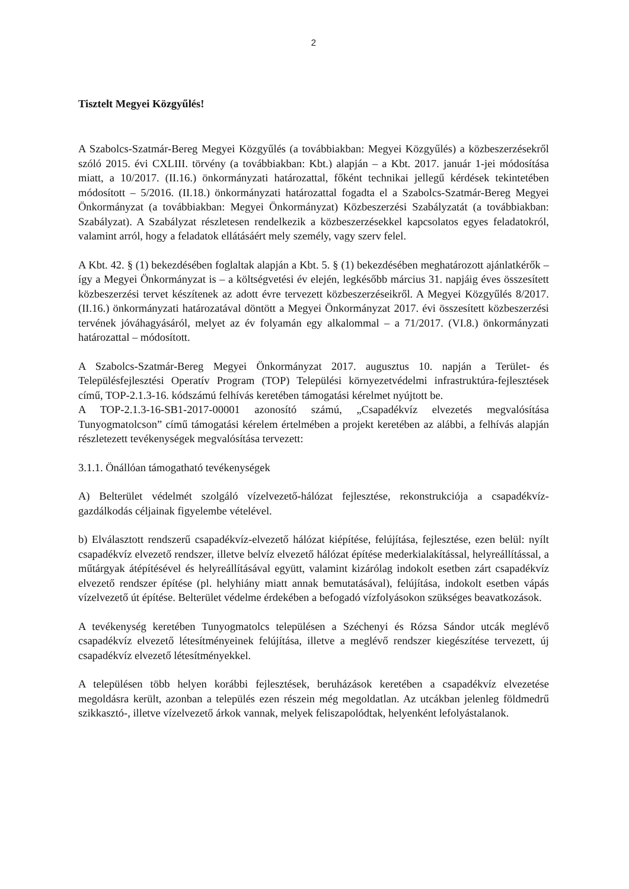2
Tisztelt Megyei Közgyűlés!
A Szabolcs-Szatmár-Bereg Megyei Közgyűlés (a továbbiakban: Megyei Közgyűlés) a közbeszerzésekről szóló 2015. évi CXLIII. törvény (a továbbiakban: Kbt.) alapján – a Kbt. 2017. január 1-jei módosítása miatt, a 10/2017. (II.16.) önkormányzati határozattal, főként technikai jellegű kérdések tekintetében módosított – 5/2016. (II.18.) önkormányzati határozattal fogadta el a Szabolcs-Szatmár-Bereg Megyei Önkormányzat (a továbbiakban: Megyei Önkormányzat) Közbeszerzési Szabályzatát (a továbbiakban: Szabályzat). A Szabályzat részletesen rendelkezik a közbeszerzésekkel kapcsolatos egyes feladatokról, valamint arról, hogy a feladatok ellátásáért mely személy, vagy szerv felel.
A Kbt. 42. § (1) bekezdésében foglaltak alapján a Kbt. 5. § (1) bekezdésében meghatározott ajánlatkérők – így a Megyei Önkormányzat is – a költségvetési év elején, legkésőbb március 31. napjáig éves összesített közbeszerzési tervet készítenek az adott évre tervezett közbeszerzéseikről. A Megyei Közgyűlés 8/2017. (II.16.) önkormányzati határozatával döntött a Megyei Önkormányzat 2017. évi összesített közbeszerzési tervének jóváhagyásáról, melyet az év folyamán egy alkalommal – a 71/2017. (VI.8.) önkormányzati határozattal – módosított.
A Szabolcs-Szatmár-Bereg Megyei Önkormányzat 2017. augusztus 10. napján a Terület- és Településfejlesztési Operatív Program (TOP) Települési környezetvédelmi infrastruktúra-fejlesztések című, TOP-2.1.3-16. kódszámú felhívás keretében támogatási kérelmet nyújtott be.
A TOP-2.1.3-16-SB1-2017-00001 azonosító számú, „Csapadékvíz elvezetés megvalósítása Tunyogmatolcson” című támogatási kérelem értelmében a projekt keretében az alábbi, a felhívás alapján részletezett tevékenységek megvalósítása tervezett:
3.1.1. Önállóan támogatható tevékenységek
A) Belterület védelmét szolgáló vízelvezető-hálózat fejlesztése, rekonstrukciója a csapadékvíz-gazdálkodás céljainak figyelembe vételével.
b) Elválasztott rendszerű csapadékvíz-elvezető hálózat kiépítése, felújítása, fejlesztése, ezen belül: nyílt csapadékvíz elvezető rendszer, illetve belvíz elvezető hálózat építése mederkialakítással, helyreállítással, a műtárgyak átépítésével és helyreállításával együtt, valamint kizárólag indokolt esetben zárt csapadékvíz elvezető rendszer építése (pl. helyhiány miatt annak bemutatásával), felújítása, indokolt esetben vápás vízelvezető út építése. Belterület védelme érdekében a befogadó vízfolyásokon szükséges beavatkozások.
A tevékenység keretében Tunyogmatolcs településen a Széchenyi és Rózsa Sándor utcák meglévő csapadékvíz elvezető létesítményeinek felújítása, illetve a meglévő rendszer kiegészítése tervezett, új csapadékvíz elvezető létesítményekkel.
A településen több helyen korábbi fejlesztések, beruházások keretében a csapadékvíz elvezetése megoldásra került, azonban a település ezen részein még megoldatlan. Az utcákban jelenleg földmedrű szikkasztó-, illetve vízelvezető árkok vannak, melyek feliszapolódtak, helyenként lefolyástalanok.